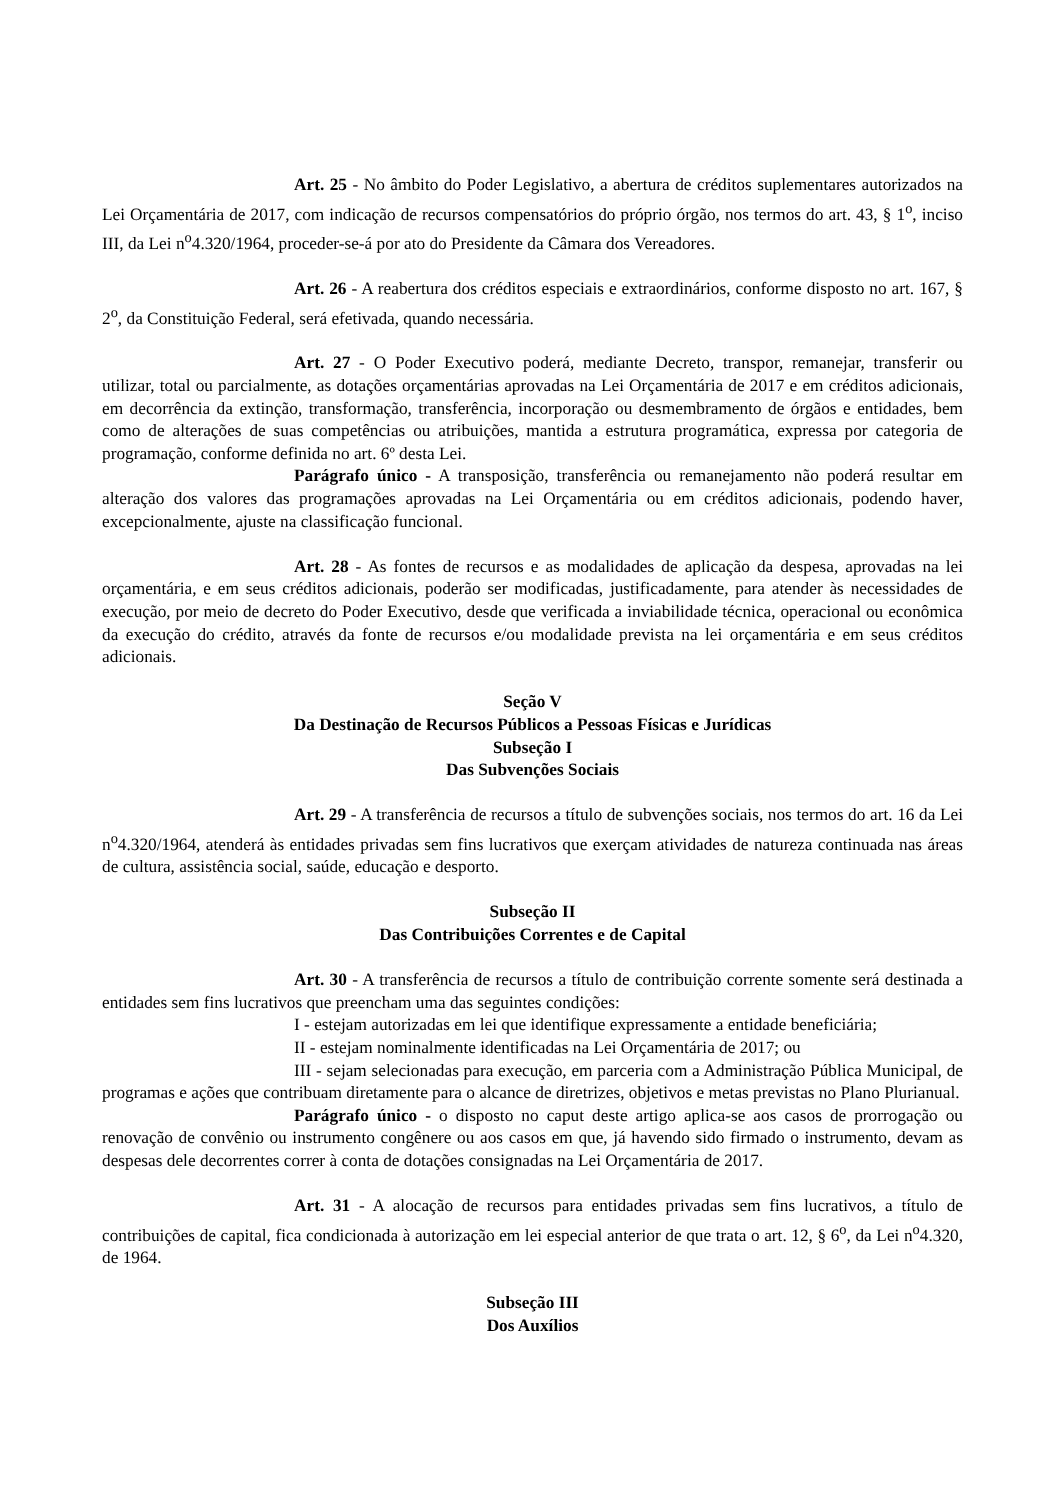Art. 25 - No âmbito do Poder Legislativo, a abertura de créditos suplementares autorizados na Lei Orçamentária de 2017, com indicação de recursos compensatórios do próprio órgão, nos termos do art. 43, § 1<sup>o</sup>, inciso III, da Lei n<sup>o</sup>4.320/1964, proceder-se-á por ato do Presidente da Câmara dos Vereadores.
Art. 26 - A reabertura dos créditos especiais e extraordinários, conforme disposto no art. 167, § 2<sup>o</sup>, da Constituição Federal, será efetivada, quando necessária.
Art. 27 - O Poder Executivo poderá, mediante Decreto, transpor, remanejar, transferir ou utilizar, total ou parcialmente, as dotações orçamentárias aprovadas na Lei Orçamentária de 2017 e em créditos adicionais, em decorrência da extinção, transformação, transferência, incorporação ou desmembramento de órgãos e entidades, bem como de alterações de suas competências ou atribuições, mantida a estrutura programática, expressa por categoria de programação, conforme definida no art. 6º desta Lei.
Parágrafo único - A transposição, transferência ou remanejamento não poderá resultar em alteração dos valores das programações aprovadas na Lei Orçamentária ou em créditos adicionais, podendo haver, excepcionalmente, ajuste na classificação funcional.
Art. 28 - As fontes de recursos e as modalidades de aplicação da despesa, aprovadas na lei orçamentária, e em seus créditos adicionais, poderão ser modificadas, justificadamente, para atender às necessidades de execução, por meio de decreto do Poder Executivo, desde que verificada a inviabilidade técnica, operacional ou econômica da execução do crédito, através da fonte de recursos e/ou modalidade prevista na lei orçamentária e em seus créditos adicionais.
Seção V
Da Destinação de Recursos Públicos a Pessoas Físicas e Jurídicas
Subseção I
Das Subvenções Sociais
Art. 29 - A transferência de recursos a título de subvenções sociais, nos termos do art. 16 da Lei n<sup>o</sup>4.320/1964, atenderá às entidades privadas sem fins lucrativos que exerçam atividades de natureza continuada nas áreas de cultura, assistência social, saúde, educação e desporto.
Subseção II
Das Contribuições Correntes e de Capital
Art. 30 - A transferência de recursos a título de contribuição corrente somente será destinada a entidades sem fins lucrativos que preencham uma das seguintes condições:
I - estejam autorizadas em lei que identifique expressamente a entidade beneficiária;
II - estejam nominalmente identificadas na Lei Orçamentária de 2017; ou
III - sejam selecionadas para execução, em parceria com a Administração Pública Municipal, de programas e ações que contribuam diretamente para o alcance de diretrizes, objetivos e metas previstas no Plano Plurianual.
Parágrafo único - o disposto no caput deste artigo aplica-se aos casos de prorrogação ou renovação de convênio ou instrumento congênere ou aos casos em que, já havendo sido firmado o instrumento, devam as despesas dele decorrentes correr à conta de dotações consignadas na Lei Orçamentária de 2017.
Art. 31 - A alocação de recursos para entidades privadas sem fins lucrativos, a título de contribuições de capital, fica condicionada à autorização em lei especial anterior de que trata o art. 12, § 6<sup>o</sup>, da Lei n<sup>o</sup>4.320, de 1964.
Subseção III
Dos Auxílios